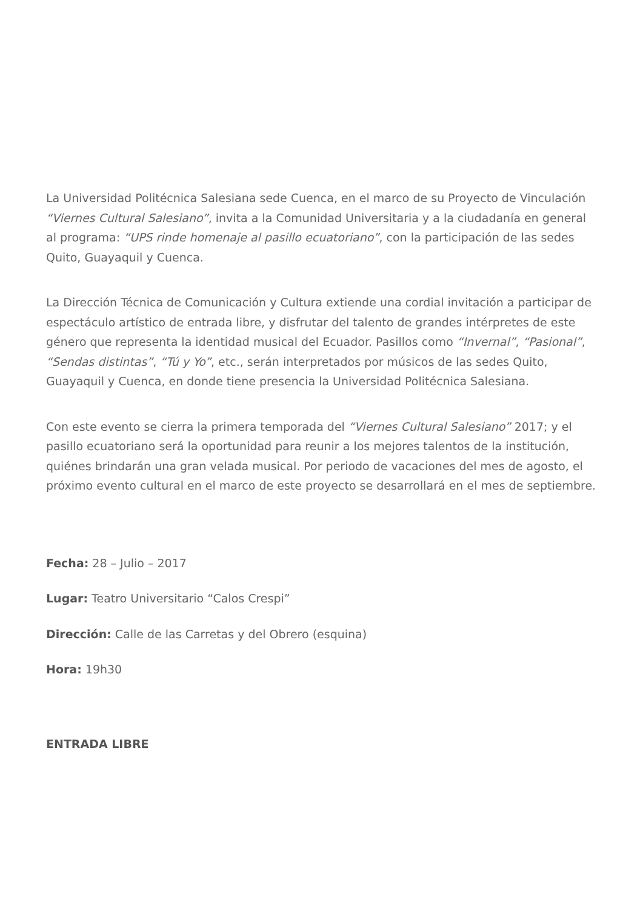La Universidad Politécnica Salesiana sede Cuenca, en el marco de su Proyecto de Vinculación “Viernes Cultural Salesiano”, invita a la Comunidad Universitaria y a la ciudadanía en general al programa: “UPS rinde homenaje al pasillo ecuatoriano”, con la participación de las sedes Quito, Guayaquil y Cuenca.
La Dirección Técnica de Comunicación y Cultura extiende una cordial invitación a participar de espectáculo artístico de entrada libre, y disfrutar del talento de grandes intérpretes de este género que representa la identidad musical del Ecuador. Pasillos como “Invernal”, “Pasional”, “Sendas distintas”, “Tú y Yo”, etc., serán interpretados por músicos de las sedes Quito, Guayaquil y Cuenca, en donde tiene presencia la Universidad Politécnica Salesiana.
Con este evento se cierra la primera temporada del “Viernes Cultural Salesiano” 2017; y el pasillo ecuatoriano será la oportunidad para reunir a los mejores talentos de la institución, quiénes brindarán una gran velada musical. Por periodo de vacaciones del mes de agosto, el próximo evento cultural en el marco de este proyecto se desarrollará en el mes de septiembre.
Fecha: 28 – Julio – 2017
Lugar: Teatro Universitario “Calos Crespi”
Dirección: Calle de las Carretas y del Obrero (esquina)
Hora: 19h30
ENTRADA LIBRE